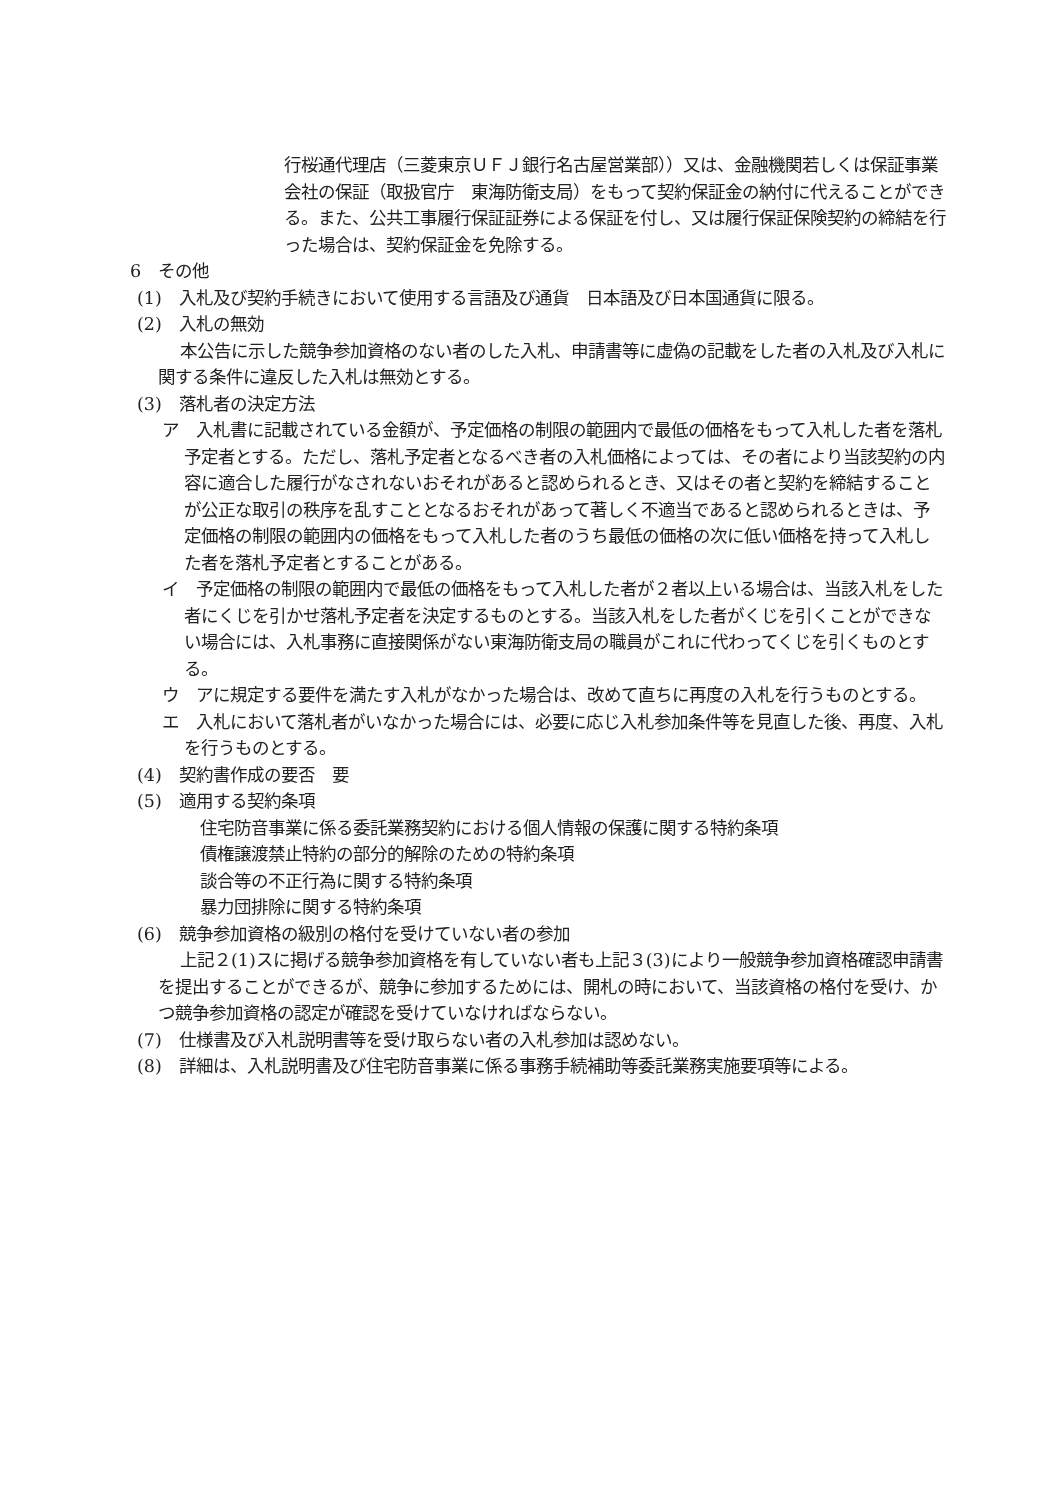行桜通代理店（三菱東京ＵＦＪ銀行名古屋営業部））又は、金融機関若しくは保証事業会社の保証（取扱官庁　東海防衛支局）をもって契約保証金の納付に代えることができる。また、公共工事履行保証証券による保証を付し、又は履行保証保険契約の締結を行った場合は、契約保証金を免除する。
6　その他
(1)　入札及び契約手続きにおいて使用する言語及び通貨　日本語及び日本国通貨に限る。
(2)　入札の無効
本公告に示した競争参加資格のない者のした入札、申請書等に虚偽の記載をした者の入札及び入札に関する条件に違反した入札は無効とする。
(3)　落札者の決定方法
ア　入札書に記載されている金額が、予定価格の制限の範囲内で最低の価格をもって入札した者を落札予定者とする。ただし、落札予定者となるべき者の入札価格によっては、その者により当該契約の内容に適合した履行がなされないおそれがあると認められるとき、又はその者と契約を締結することが公正な取引の秩序を乱すこととなるおそれがあって著しく不適当であると認められるときは、予定価格の制限の範囲内の価格をもって入札した者のうち最低の価格の次に低い価格を持って入札した者を落札予定者とすることがある。
イ　予定価格の制限の範囲内で最低の価格をもって入札した者が２者以上いる場合は、当該入札をした者にくじを引かせ落札予定者を決定するものとする。当該入札をした者がくじを引くことができない場合には、入札事務に直接関係がない東海防衛支局の職員がこれに代わってくじを引くものとする。
ウ　アに規定する要件を満たす入札がなかった場合は、改めて直ちに再度の入札を行うものとする。
エ　入札において落札者がいなかった場合には、必要に応じ入札参加条件等を見直した後、再度、入札を行うものとする。
(4)　契約書作成の要否　要
(5)　適用する契約条項
住宅防音事業に係る委託業務契約における個人情報の保護に関する特約条項
債権譲渡禁止特約の部分的解除のための特約条項
談合等の不正行為に関する特約条項
暴力団排除に関する特約条項
(6)　競争参加資格の級別の格付を受けていない者の参加
上記２(1)スに掲げる競争参加資格を有していない者も上記３(3)により一般競争参加資格確認申請書を提出することができるが、競争に参加するためには、開札の時において、当該資格の格付を受け、かつ競争参加資格の認定が確認を受けていなければならない。
(7)　仕様書及び入札説明書等を受け取らない者の入札参加は認めない。
(8)　詳細は、入札説明書及び住宅防音事業に係る事務手続補助等委託業務実施要項等による。